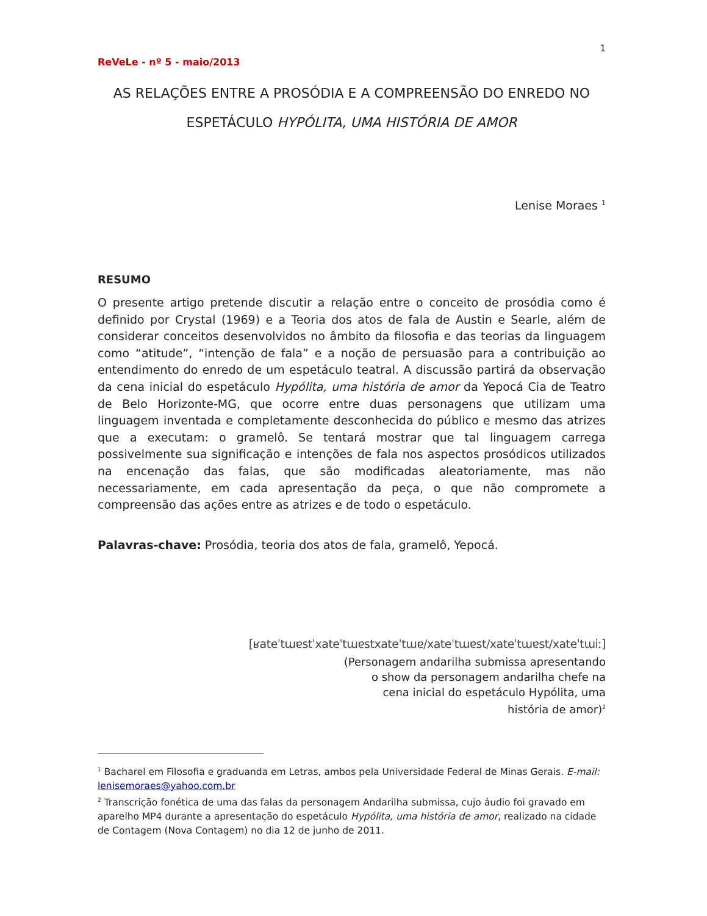1
ReVeLe - nº 5 - maio/2013
AS RELAÇÕES ENTRE A PROSÓDIA E A COMPREENSÃO DO ENREDO NO
ESPETÁCULO HYPÓLITA, UMA HISTÓRIA DE AMOR
Lenise Moraes <sup>1</sup>
RESUMO
O presente artigo pretende discutir a relação entre o conceito de prosódia como é definido por Crystal (1969) e a Teoria dos atos de fala de Austin e Searle, além de considerar conceitos desenvolvidos no âmbito da filosofia e das teorias da linguagem como “atitude”, “intenção de fala” e a noção de persuasão para a contribuição ao entendimento do enredo de um espetáculo teatral. A discussão partirá da observação da cena inicial do espetáculo Hypólita, uma história de amor da Yepocá Cia de Teatro de Belo Horizonte-MG, que ocorre entre duas personagens que utilizam uma linguagem inventada e completamente desconhecida do público e mesmo das atrizes que a executam: o gramelô. Se tentará mostrar que tal linguagem carrega possivelmente sua significação e intenções de fala nos aspectos prosódicos utilizados na encenação das falas, que são modificadas aleatoriamente, mas não necessariamente, em cada apresentação da peça, o que não compromete a compreensão das ações entre as atrizes e de todo o espetáculo.
Palavras-chave: Prosódia, teoria dos atos de fala, gramelô, Yepocá.
[ʁateˈtɯɐstˈxateˈtɯɐstxateˈtɯɐ/xateˈtɯɐst/xateˈtɯɐst/xateˈtɯiː]
(Personagem andarilha submissa apresentando o show da personagem andarilha chefe na cena inicial do espetáculo Hypólita, uma história de amor)<sup>2</sup>
<sup>1</sup> Bacharel em Filosofia e graduanda em Letras, ambos pela Universidade Federal de Minas Gerais. E-mail: lenisemoraes@yahoo.com.br
<sup>2</sup> Transcrição fonética de uma das falas da personagem Andarilha submissa, cujo áudio foi gravado em aparelho MP4 durante a apresentação do espetáculo Hypólita, uma história de amor, realizado na cidade de Contagem (Nova Contagem) no dia 12 de junho de 2011.